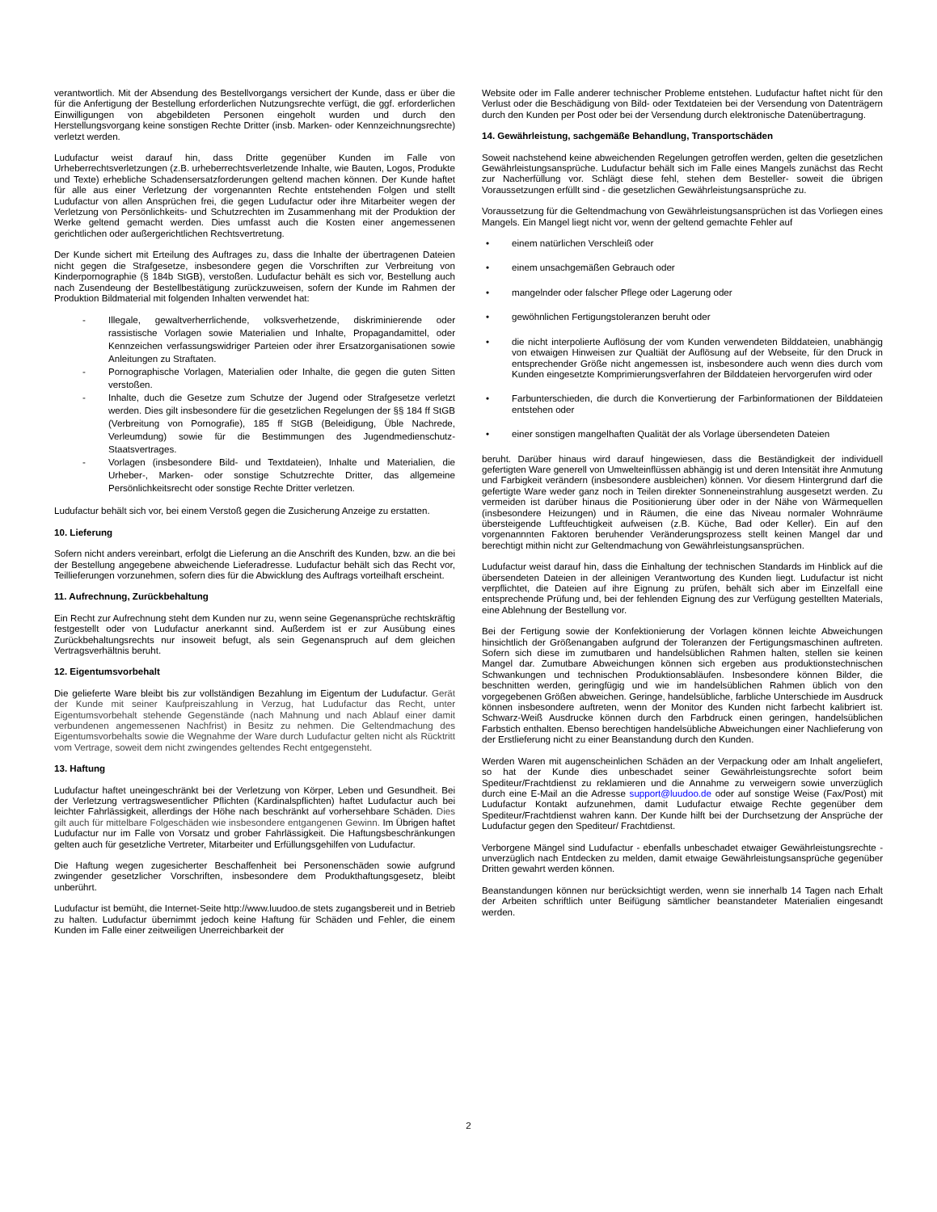verantwortlich. Mit der Absendung des Bestellvorgangs versichert der Kunde, dass er über die für die Anfertigung der Bestellung erforderlichen Nutzungsrechte verfügt, die ggf. erforderlichen Einwilligungen von abgebildeten Personen eingeholt wurden und durch den Herstellungsvorgang keine sonstigen Rechte Dritter (insb. Marken- oder Kennzeichnungsrechte) verletzt werden.
Ludufactur weist darauf hin, dass Dritte gegenüber Kunden im Falle von Urheberrechtsverletzungen (z.B. urheberrechtsverletzende Inhalte, wie Bauten, Logos, Produkte und Texte) erhebliche Schadensersatzforderungen geltend machen können. Der Kunde haftet für alle aus einer Verletzung der vorgenannten Rechte entstehenden Folgen und stellt Ludufactur von allen Ansprüchen frei, die gegen Ludufactur oder ihre Mitarbeiter wegen der Verletzung von Persönlichkeits- und Schutzrechten im Zusammenhang mit der Produktion der Werke geltend gemacht werden. Dies umfasst auch die Kosten einer angemessenen gerichtlichen oder außergerichtlichen Rechtsvertretung.
Der Kunde sichert mit Erteilung des Auftrages zu, dass die Inhalte der übertragenen Dateien nicht gegen die Strafgesetze, insbesondere gegen die Vorschriften zur Verbreitung von Kinderpornographie (§ 184b StGB), verstoßen. Ludufactur behält es sich vor, Bestellung auch nach Zusendeung der Bestellbestätigung zurückzuweisen, sofern der Kunde im Rahmen der Produktion Bildmaterial mit folgenden Inhalten verwendet hat:
- Illegale, gewaltverherrlichende, volksverhetzende, diskriminierende oder rassistische Vorlagen sowie Materialien und Inhalte, Propagandamittel, oder Kennzeichen verfassungswidriger Parteien oder ihrer Ersatzorganisationen sowie Anleitungen zu Straftaten.
- Pornographische Vorlagen, Materialien oder Inhalte, die gegen die guten Sitten verstoßen.
- Inhalte, duch die Gesetze zum Schutze der Jugend oder Strafgesetze verletzt werden. Dies gilt insbesondere für die gesetzlichen Regelungen der §§ 184 ff StGB (Verbreitung von Pornografie), 185 ff StGB (Beleidigung, Üble Nachrede, Verleumdung) sowie für die Bestimmungen des Jugendmedienschutz- Staatsvertrages.
- Vorlagen (insbesondere Bild- und Textdateien), Inhalte und Materialien, die Urheber-, Marken- oder sonstige Schutzrechte Dritter, das allgemeine Persönlichkeitsrecht oder sonstige Rechte Dritter verletzen.
Ludufactur behält sich vor, bei einem Verstoß gegen die Zusicherung Anzeige zu erstatten.
10. Lieferung
Sofern nicht anders vereinbart, erfolgt die Lieferung an die Anschrift des Kunden, bzw. an die bei der Bestellung angegebene abweichende Lieferadresse. Ludufactur behält sich das Recht vor, Teillieferungen vorzunehmen, sofern dies für die Abwicklung des Auftrags vorteilhaft erscheint.
11. Aufrechnung, Zurückbehaltung
Ein Recht zur Aufrechnung steht dem Kunden nur zu, wenn seine Gegenansprüche rechtskräftig festgestellt oder von Ludufactur anerkannt sind. Außerdem ist er zur Ausübung eines Zurückbehaltungsrechts nur insoweit befugt, als sein Gegenanspruch auf dem gleichen Vertragsverhältnis beruht.
12. Eigentumsvorbehalt
Die gelieferte Ware bleibt bis zur vollständigen Bezahlung im Eigentum der Ludufactur. Gerät der Kunde mit seiner Kaufpreiszahlung in Verzug, hat Ludufactur das Recht, unter Eigentumsvorbehalt stehende Gegenstände (nach Mahnung und nach Ablauf einer damit verbundenen angemessenen Nachfrist) in Besitz zu nehmen. Die Geltendmachung des Eigentumsvorbehalts sowie die Wegnahme der Ware durch Ludufactur gelten nicht als Rücktritt vom Vertrage, soweit dem nicht zwingendes geltendes Recht entgegensteht.
13. Haftung
Ludufactur haftet uneingeschränkt bei der Verletzung von Körper, Leben und Gesundheit. Bei der Verletzung vertragswesentlicher Pflichten (Kardinalspflichten) haftet Ludufactur auch bei leichter Fahrlässigkeit, allerdings der Höhe nach beschränkt auf vorhersehbare Schäden. Dies gilt auch für mittelbare Folgeschäden wie insbesondere entgangenen Gewinn. Im Übrigen haftet Ludufactur nur im Falle von Vorsatz und grober Fahrlässigkeit. Die Haftungsbeschränkungen gelten auch für gesetzliche Vertreter, Mitarbeiter und Erfüllungsgehilfen von Ludufactur.
Die Haftung wegen zugesicherter Beschaffenheit bei Personenschäden sowie aufgrund zwingender gesetzlicher Vorschriften, insbesondere dem Produkthaftungsgesetz, bleibt unberührt.
Ludufactur ist bemüht, die Internet-Seite http://www.luudoo.de stets zugangsbereit und in Betrieb zu halten. Ludufactur übernimmt jedoch keine Haftung für Schäden und Fehler, die einem Kunden im Falle einer zeitweiligen Unerreichbarkeit der
Website oder im Falle anderer technischer Probleme entstehen. Ludufactur haftet nicht für den Verlust oder die Beschädigung von Bild- oder Textdateien bei der Versendung von Datenträgern durch den Kunden per Post oder bei der Versendung durch elektronische Datenübertragung.
14. Gewährleistung, sachgemäße Behandlung, Transportschäden
Soweit nachstehend keine abweichenden Regelungen getroffen werden, gelten die gesetzlichen Gewährleistungsansprüche. Ludufactur behält sich im Falle eines Mangels zunächst das Recht zur Nacherfüllung vor. Schlägt diese fehl, stehen dem Besteller- soweit die übrigen Voraussetzungen erfüllt sind - die gesetzlichen Gewährleistungsansprüche zu.
Voraussetzung für die Geltendmachung von Gewährleistungsansprüchen ist das Vorliegen eines Mangels. Ein Mangel liegt nicht vor, wenn der geltend gemachte Fehler auf
• einem natürlichen Verschleiß oder
• einem unsachgemäßen Gebrauch oder
• mangelnder oder falscher Pflege oder Lagerung oder
• gewöhnlichen Fertigungstoleranzen beruht oder
• die nicht interpolierte Auflösung der vom Kunden verwendeten Bilddateien, unabhängig von etwaigen Hinweisen zur Qualtiät der Auflösung auf der Webseite, für den Druck in entsprechender Größe nicht angemessen ist, insbesondere auch wenn dies durch vom Kunden eingesetzte Komprimierungsverfahren der Bilddateien hervorgerufen wird oder
• Farbunterschieden, die durch die Konvertierung der Farbinformationen der Bilddateien entstehen oder
• einer sonstigen mangelhaften Qualität der als Vorlage übersendeten Dateien
beruht. Darüber hinaus wird darauf hingewiesen, dass die Beständigkeit der individuell gefertigten Ware generell von Umwelteinflüssen abhängig ist und deren Intensität ihre Anmutung und Farbigkeit verändern (insbesondere ausbleichen) können. Vor diesem Hintergrund darf die gefertigte Ware weder ganz noch in Teilen direkter Sonneneinstrahlung ausgesetzt werden. Zu vermeiden ist darüber hinaus die Positionierung über oder in der Nähe von Wärmequellen (insbesondere Heizungen) und in Räumen, die eine das Niveau normaler Wohnräume übersteigende Luftfeuchtigkeit aufweisen (z.B. Küche, Bad oder Keller). Ein auf den vorgenannnten Faktoren beruhender Veränderungsprozess stellt keinen Mangel dar und berechtigt mithin nicht zur Geltendmachung von Gewährleistungsansprüchen.
Ludufactur weist darauf hin, dass die Einhaltung der technischen Standards im Hinblick auf die übersendeten Dateien in der alleinigen Verantwortung des Kunden liegt. Ludufactur ist nicht verpflichtet, die Dateien auf ihre Eignung zu prüfen, behält sich aber im Einzelfall eine entsprechende Prüfung und, bei der fehlenden Eignung des zur Verfügung gestellten Materials, eine Ablehnung der Bestellung vor.
Bei der Fertigung sowie der Konfektionierung der Vorlagen können leichte Abweichungen hinsichtlich der Größenangaben aufgrund der Toleranzen der Fertigungsmaschinen auftreten. Sofern sich diese im zumutbaren und handelsüblichen Rahmen halten, stellen sie keinen Mangel dar. Zumutbare Abweichungen können sich ergeben aus produktionstechnischen Schwankungen und technischen Produktionsabläufen. Insbesondere können Bilder, die beschnitten werden, geringfügig und wie im handelsüblichen Rahmen üblich von den vorgegebenen Größen abweichen. Geringe, handelsübliche, farbliche Unterschiede im Ausdruck können insbesondere auftreten, wenn der Monitor des Kunden nicht farbecht kalibriert ist. Schwarz-Weiß Ausdrucke können durch den Farbdruck einen geringen, handelsüblichen Farbstich enthalten. Ebenso berechtigen handelsübliche Abweichungen einer Nachlieferung von der Erstlieferung nicht zu einer Beanstandung durch den Kunden.
Werden Waren mit augenscheinlichen Schäden an der Verpackung oder am Inhalt angeliefert, so hat der Kunde dies unbeschadet seiner Gewährleistungsrechte sofort beim Spediteur/Frachtdienst zu reklamieren und die Annahme zu verweigern sowie unverzüglich durch eine E-Mail an die Adresse support@luudoo.de oder auf sonstige Weise (Fax/Post) mit Ludufactur Kontakt aufzunehmen, damit Ludufactur etwaige Rechte gegenüber dem Spediteur/Frachtdienst wahren kann. Der Kunde hilft bei der Durchsetzung der Ansprüche der Ludufactur gegen den Spediteur/ Frachtdienst.
Verborgene Mängel sind Ludufactur - ebenfalls unbeschadet etwaiger Gewährleistungsrechte - unverzüglich nach Entdecken zu melden, damit etwaige Gewährleistungsansprüche gegenüber Dritten gewahrt werden können.
Beanstandungen können nur berücksichtigt werden, wenn sie innerhalb 14 Tagen nach Erhalt der Arbeiten schriftlich unter Beifügung sämtlicher beanstandeter Materialien eingesandt werden.
2